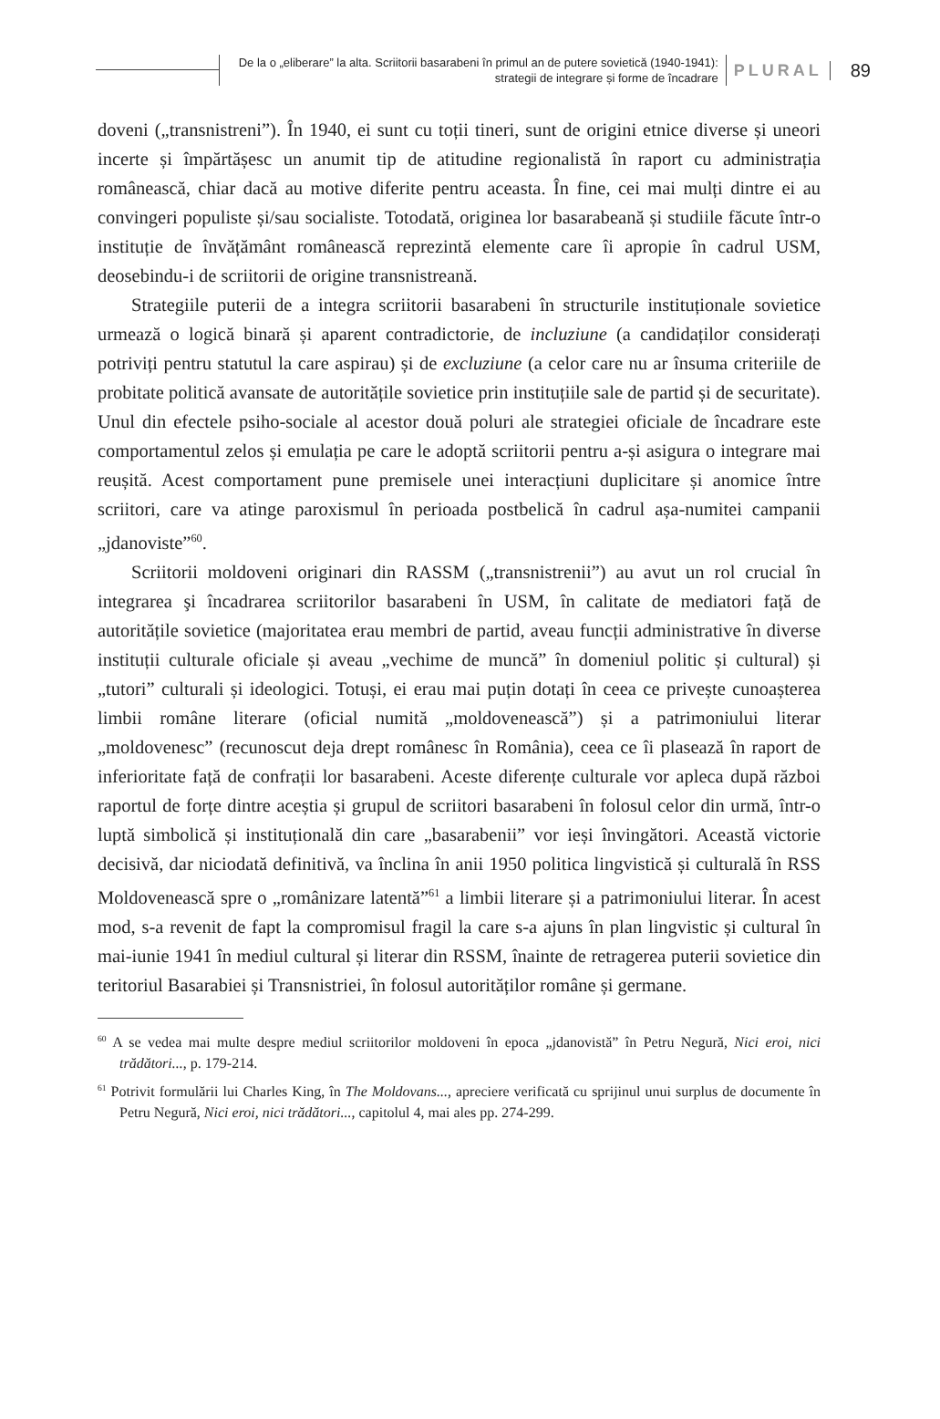De la o „eliberare” la alta. Scriitorii basarabeni în primul an de putere sovietică (1940-1941):
strategii de integrare și forme de încadrare
PLURAL 89
doveni („transnistreni”). În 1940, ei sunt cu toții tineri, sunt de origini etnice diverse și uneori incerte și împărtășesc un anumit tip de atitudine regionalistă în raport cu administrația românească, chiar dacă au motive diferite pentru aceasta. În fine, cei mai mulți dintre ei au convingeri populiste și/sau socialiste. Totodată, originea lor basarabeană și studiile făcute într-o instituție de învățământ românească reprezintă elemente care îi apropie în cadrul USM, deosebindu-i de scriitorii de origine transnistreană.
Strategiile puterii de a integra scriitorii basarabeni în structurile instituționale sovietice urmează o logică binară și aparent contradictorie, de incluziune (a candidaților considerați potriviți pentru statutul la care aspirau) și de excluziune (a celor care nu ar însuma criteriile de probitate politică avansate de autoritățile sovietice prin instituțiile sale de partid și de securitate). Unul din efectele psiho-sociale al acestor două poluri ale strategiei oficiale de încadrare este comportamentul zelos și emulația pe care le adoptă scriitorii pentru a-și asigura o integrare mai reușită. Acest comportament pune premisele unei interacțiuni duplicitare și anomice între scriitori, care va atinge paroxismul în perioada postbelică în cadrul așa-numitei campanii „jdanoviste”<sup>60</sup>.
Scriitorii moldoveni originari din RASSM („transnistrenii”) au avut un rol crucial în integrarea şi încadrarea scriitorilor basarabeni în USM, în calitate de mediatori față de autoritățile sovietice (majoritatea erau membri de partid, aveau funcții administrative în diverse instituții culturale oficiale și aveau „vechime de muncă” în domeniul politic și cultural) și „tutori” culturali și ideologici. Totuși, ei erau mai puțin dotați în ceea ce privește cunoașterea limbii române literare (oficial numită „moldovenească”) și a patrimoniului literar „moldovenesc” (recunoscut deja drept românesc în România), ceea ce îi plasează în raport de inferioritate față de confrații lor basarabeni. Aceste diferențe culturale vor apleca după război raportul de forțe dintre aceștia și grupul de scriitori basarabeni în folosul celor din urmă, într-o luptă simbolică și instituțională din care „basarabenii” vor ieși învingători. Această victorie decisivă, dar niciodată definitivă, va înclina în anii 1950 politica lingvistică și culturală în RSS Moldovenească spre o „românizare latentă”<sup>61</sup> a limbii literare și a patrimoniului literar. În acest mod, s-a revenit de fapt la compromisul fragil la care s-a ajuns în plan lingvistic și cultural în mai-iunie 1941 în mediul cultural și literar din RSSM, înainte de retragerea puterii sovietice din teritoriul Basarabiei și Transnistriei, în folosul autorităților române și germane.
<sup>60</sup> A se vedea mai multe despre mediul scriitorilor moldoveni în epoca „jdanovistă” în Petru Negură, Nici eroi, nici trădători..., p. 179-214.
<sup>61</sup> Potrivit formulării lui Charles King, în The Moldovans..., apreciere verificată cu sprijinul unui surplus de documente în Petru Negură, Nici eroi, nici trădători..., capitolul 4, mai ales pp. 274-299.